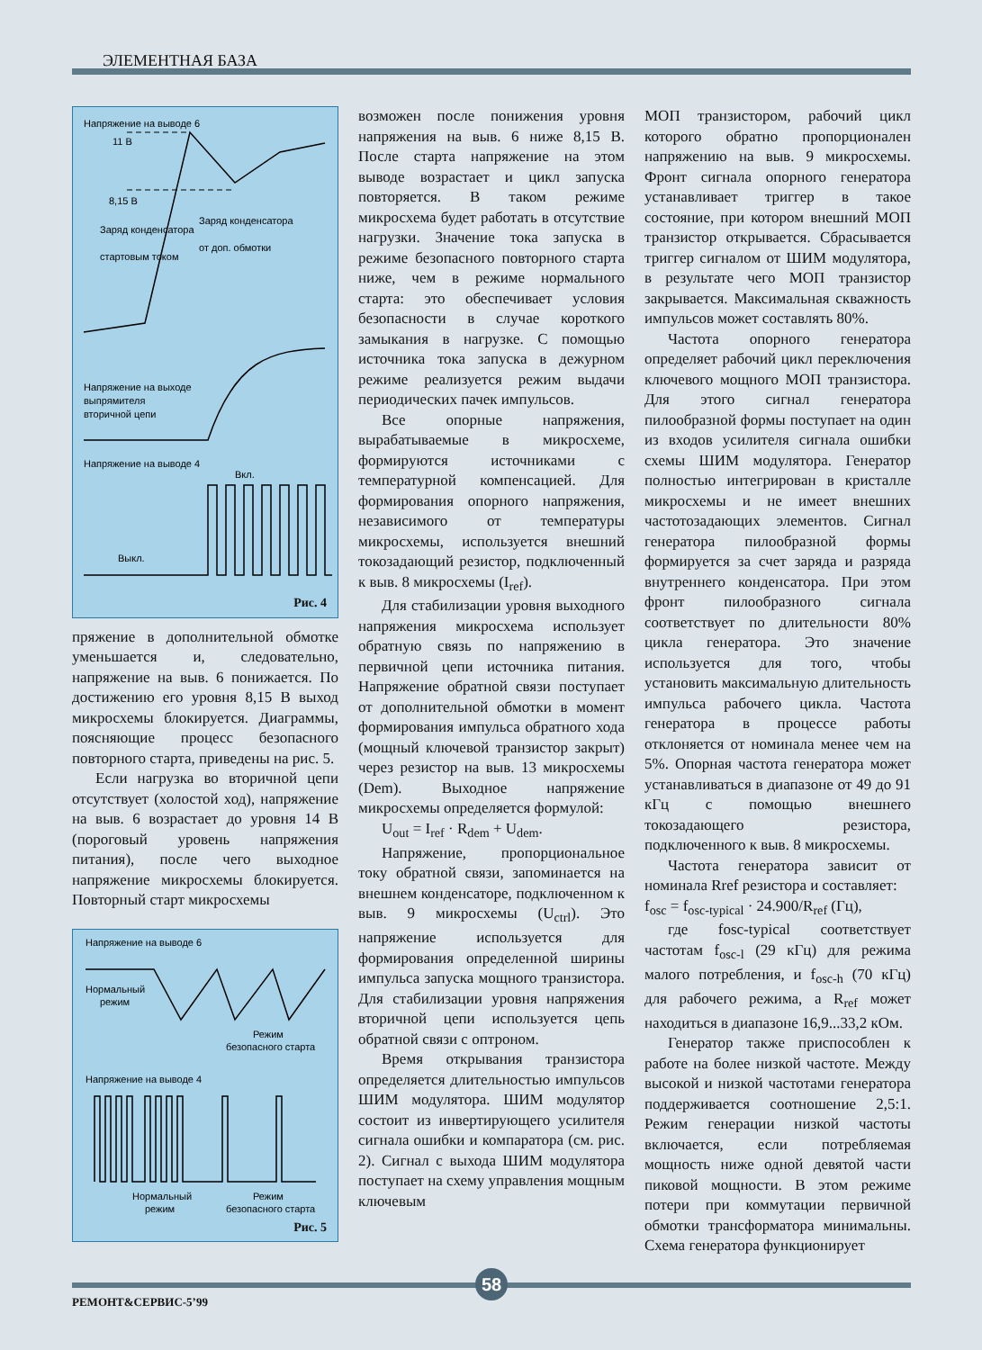ЭЛЕМЕНТНАЯ БАЗА
Напряжение на выводе 6
11 В
8,15 В
Заряд конденсатора
стартовым током
Заряд конденсатора
от доп. обмотки
Напряжение на выходе
выпрямителя
вторичной цепи
Напряжение на выводе 4
Вкл.
Выкл.
Рис. 4
пряжение в дополнительной обмотке уменьшается и, следовательно, напряжение на выв. 6 понижается. По достижению его уровня 8,15 В выход микросхемы блокируется. Диаграммы, поясняющие процесс безопасного повторного старта, приведены на рис. 5.
Если нагрузка во вторичной цепи отсутствует (холостой ход), напряжение на выв. 6 возрастает до уровня 14 В (пороговый уровень напряжения питания), после чего выходное напряжение микросхемы блокируется. Повторный старт микросхемы
Напряжение на выводе 6
Нормальный
режим
Режим
безопасного старта
Напряжение на выводе 4
Нормальный
режим
Режим
безопасного старта
Рис. 5
возможен после понижения уровня напряжения на выв. 6 ниже 8,15 В. После старта напряжение на этом выводе возрастает и цикл запуска повторяется. В таком режиме микросхема будет работать в отсутствие нагрузки. Значение тока запуска в режиме безопасного повторного старта ниже, чем в режиме нормального старта: это обеспечивает условия безопасности в случае короткого замыкания в нагрузке. С помощью источника тока запуска в дежурном режиме реализуется режим выдачи периодических пачек импульсов.
Все опорные напряжения, вырабатываемые в микросхеме, формируются источниками с температурной компенсацией. Для формирования опорного напряжения, независимого от температуры микросхемы, используется внешний токозадающий резистор, подключенный к выв. 8 микросхемы (I<sub>ref</sub>).
Для стабилизации уровня выходного напряжения микросхема использует обратную связь по напряжению в первичной цепи источника питания. Напряжение обратной связи поступает от дополнительной обмотки в момент формирования импульса обратного хода (мощный ключевой транзистор закрыт) через резистор на выв. 13 микросхемы (Dem). Выходное напряжение микросхемы определяется формулой:
U<sub>out</sub> = I<sub>ref</sub> · R<sub>dem</sub> + U<sub>dem</sub>.
Напряжение, пропорциональное току обратной связи, запоминается на внешнем конденсаторе, подключенном к выв. 9 микросхемы (U<sub>ctrl</sub>). Это напряжение используется для формирования определенной ширины импульса запуска мощного транзистора. Для стабилизации уровня напряжения вторичной цепи используется цепь обратной связи с оптроном.
Время открывания транзистора определяется длительностью импульсов ШИМ модулятора. ШИМ модулятор состоит из инвертирующего усилителя сигнала ошибки и компаратора (см. рис. 2). Сигнал с выхода ШИМ модулятора поступает на схему управления мощным ключевым
МОП транзистором, рабочий цикл которого обратно пропорционален напряжению на выв. 9 микросхемы. Фронт сигнала опорного генератора устанавливает триггер в такое состояние, при котором внешний МОП транзистор открывается. Сбрасывается триггер сигналом от ШИМ модулятора, в результате чего МОП транзистор закрывается. Максимальная скважность импульсов может составлять 80%.
Частота опорного генератора определяет рабочий цикл переключения ключевого мощного МОП транзистора. Для этого сигнал генератора пилообразной формы поступает на один из входов усилителя сигнала ошибки схемы ШИМ модулятора. Генератор полностью интегрирован в кристалле микросхемы и не имеет внешних частотозадающих элементов. Сигнал генератора пилообразной формы формируется за счет заряда и разряда внутреннего конденсатора. При этом фронт пилообразного сигнала соответствует по длительности 80% цикла генератора. Это значение используется для того, чтобы установить максимальную длительность импульса рабочего цикла. Частота генератора в процессе работы отклоняется от номинала менее чем на 5%. Опорная частота генератора может устанавливаться в диапазоне от 49 до 91 кГц с помощью внешнего токозадающего резистора, подключенного к выв. 8 микросхемы.
Частота генератора зависит от номинала Rref резистора и составляет:
f<sub>osc</sub> = f<sub>osc-typical</sub> · 24.900/R<sub>ref</sub> (Гц),
где fosc-typical соответствует частотам f<sub>osc-l</sub> (29 кГц) для режима малого потребления, и f<sub>osc-h</sub> (70 кГц) для рабочего режима, а R<sub>ref</sub> может находиться в диапазоне 16,9...33,2 кОм.
Генератор также приспособлен к работе на более низкой частоте. Между высокой и низкой частотами генератора поддерживается соотношение 2,5:1. Режим генерации низкой частоты включается, если потребляемая мощность ниже одной девятой части пиковой мощности. В этом режиме потери при коммутации первичной обмотки трансформатора минимальны. Схема генератора функционирует
58
РЕМОНТ&СЕРВИС-5’99